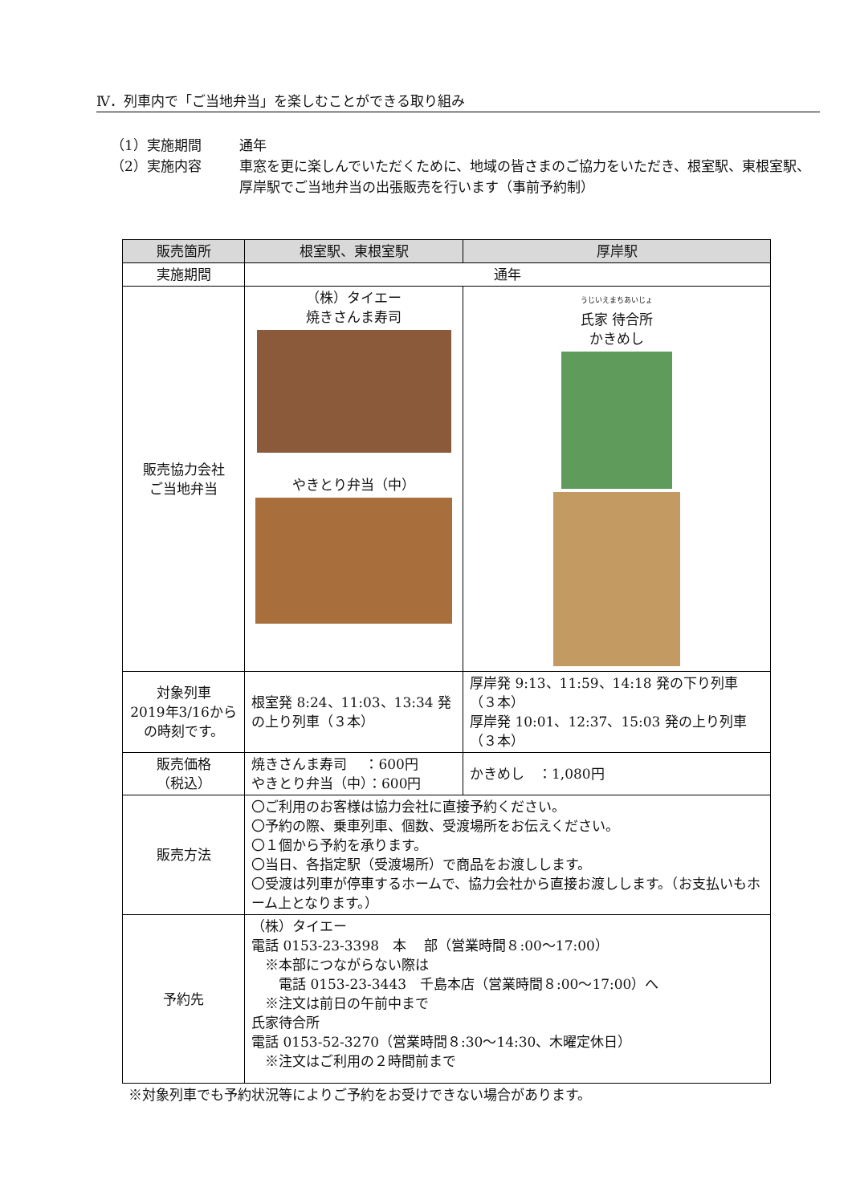Ⅳ．列車内で「ご当地弁当」を楽しむことができる取り組み
（1）実施期間 通年
（2）実施内容 車窓を更に楽しんでいただくために、地域の皆さまのご協力をいただき、根室駅、東根室駅、厚岸駅でご当地弁当の出張販売を行います（事前予約制）
| 販売箇所 | 根室駅、東根室駅 | 厚岸駅 |
| --- | --- | --- |
| 実施期間 | 通年 | |
| 販売協力会社 ご当地弁当 | （株）タイエー 焼きさんま寿司 やきとり弁当（中） | うじいえまちあいじょ 氏家 待合所 かきめし |
| 対象列車 2019年3/16から の時刻です。 | 根室発 8:24、11:03、13:34 発の上り列車（３本） | 厚岸発 9:13、11:59、14:18 発の下り列車（３本） 厚岸発 10:01、12:37、15:03 発の上り列車（３本） |
| 販売価格 （税込） | 焼きさんま寿司 ：600円 やきとり弁当（中）：600円 | かきめし ：1,080円 |
| 販売方法 | 〇ご利用のお客様は協力会社に直接予約ください。 〇予約の際、乗車列車、個数、受渡場所をお伝えください。 〇１個から予約を承ります。 〇当日、各指定駅（受渡場所）で商品をお渡しします。 〇受渡は列車が停車するホームで、協力会社から直接お渡しします。（お支払いもホーム上となります。） | |
| 予約先 | （株）タイエー 電話 0153-23-3398 本 部（営業時間８:00～17:00） ※本部につながらない際は 電話 0153-23-3443 千島本店（営業時間８:00～17:00）へ ※注文は前日の午前中まで 氏家待合所 電話 0153-52-3270（営業時間８:30～14:30、木曜定休日） ※注文はご利用の２時間前まで | |
※対象列車でも予約状況等によりご予約をお受けできない場合があります。